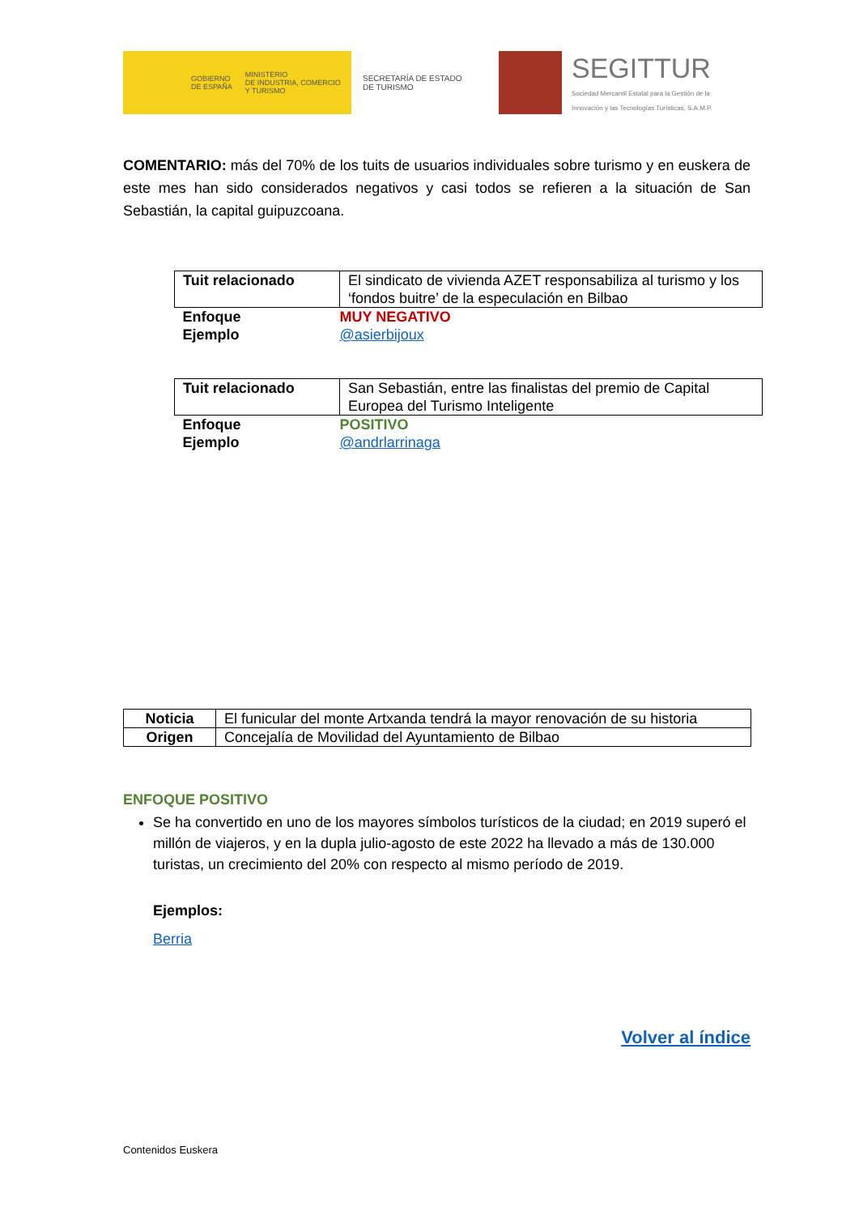GOBIERNO
DE ESPAÑA
MINISTERIO
DE INDUSTRIA, COMERCIO
Y TURISMO
SECRETARÍA DE ESTADO
DE TURISMO
SEGITTUR
Sociedad Mercantil Estatal para la Gestión de la
Innovación y las Tecnologías Turísticas, S.A.M.P.
COMENTARIO: más del 70% de los tuits de usuarios individuales sobre turismo y en euskera de este mes han sido considerados negativos y casi todos se refieren a la situación de San Sebastián, la capital guipuzcoana.
| Tuit relacionado | El sindicato de vivienda AZET responsabiliza al turismo y los ‘fondos buitre’ de la especulación en Bilbao |
| Enfoque | MUY NEGATIVO |
| Ejemplo | @asierbijoux |
| Tuit relacionado | San Sebastián, entre las finalistas del premio de Capital Europea del Turismo Inteligente |
| Enfoque | POSITIVO |
| Ejemplo | @andrlarrinaga |
| Noticia | El funicular del monte Artxanda tendrá la mayor renovación de su historia |
| Origen | Concejalía de Movilidad del Ayuntamiento de Bilbao |
ENFOQUE POSITIVO
Se ha convertido en uno de los mayores símbolos turísticos de la ciudad; en 2019 superó el millón de viajeros, y en la dupla julio-agosto de este 2022 ha llevado a más de 130.000 turistas, un crecimiento del 20% con respecto al mismo período de 2019.
Ejemplos:
Berria
Volver al índice
Contenidos Euskera